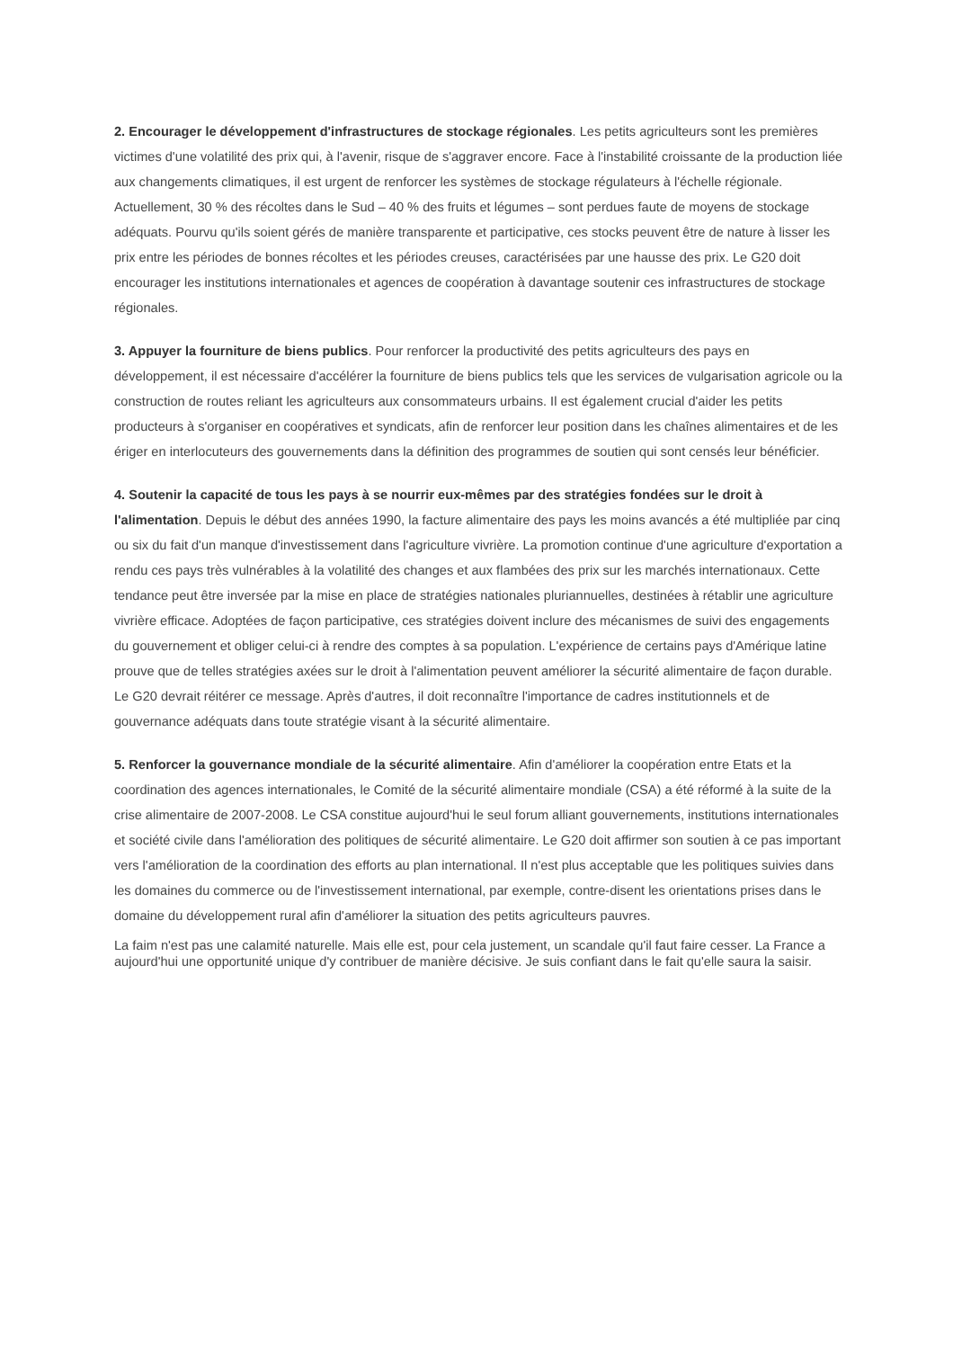2. Encourager le développement d'infrastructures de stockage régionales. Les petits agriculteurs sont les premières victimes d'une volatilité des prix qui, à l'avenir, risque de s'aggraver encore. Face à l'instabilité croissante de la production liée aux changements climatiques, il est urgent de renforcer les systèmes de stockage régulateurs à l'échelle régionale. Actuellement, 30 % des récoltes dans le Sud – 40 % des fruits et légumes – sont perdues faute de moyens de stockage adéquats. Pourvu qu'ils soient gérés de manière transparente et participative, ces stocks peuvent être de nature à lisser les prix entre les périodes de bonnes récoltes et les périodes creuses, caractérisées par une hausse des prix. Le G20 doit encourager les institutions internationales et agences de coopération à davantage soutenir ces infrastructures de stockage régionales.
3. Appuyer la fourniture de biens publics. Pour renforcer la productivité des petits agriculteurs des pays en développement, il est nécessaire d'accélérer la fourniture de biens publics tels que les services de vulgarisation agricole ou la construction de routes reliant les agriculteurs aux consommateurs urbains. Il est également crucial d'aider les petits producteurs à s'organiser en coopératives et syndicats, afin de renforcer leur position dans les chaînes alimentaires et de les ériger en interlocuteurs des gouvernements dans la définition des programmes de soutien qui sont censés leur bénéficier.
4. Soutenir la capacité de tous les pays à se nourrir eux-mêmes par des stratégies fondées sur le droit à l'alimentation. Depuis le début des années 1990, la facture alimentaire des pays les moins avancés a été multipliée par cinq ou six du fait d'un manque d'investissement dans l'agriculture vivrière. La promotion continue d'une agriculture d'exportation a rendu ces pays très vulnérables à la volatilité des changes et aux flambées des prix sur les marchés internationaux. Cette tendance peut être inversée par la mise en place de stratégies nationales pluriannuelles, destinées à rétablir une agriculture vivrière efficace. Adoptées de façon participative, ces stratégies doivent inclure des mécanismes de suivi des engagements du gouvernement et obliger celui-ci à rendre des comptes à sa population. L'expérience de certains pays d'Amérique latine prouve que de telles stratégies axées sur le droit à l'alimentation peuvent améliorer la sécurité alimentaire de façon durable. Le G20 devrait réitérer ce message. Après d'autres, il doit reconnaître l'importance de cadres institutionnels et de gouvernance adéquats dans toute stratégie visant à la sécurité alimentaire.
5. Renforcer la gouvernance mondiale de la sécurité alimentaire. Afin d'améliorer la coopération entre Etats et la coordination des agences internationales, le Comité de la sécurité alimentaire mondiale (CSA) a été réformé à la suite de la crise alimentaire de 2007-2008. Le CSA constitue aujourd'hui le seul forum alliant gouvernements, institutions internationales et société civile dans l'amélioration des politiques de sécurité alimentaire. Le G20 doit affirmer son soutien à ce pas important vers l'amélioration de la coordination des efforts au plan international. Il n'est plus acceptable que les politiques suivies dans les domaines du commerce ou de l'investissement international, par exemple, contre-disent les orientations prises dans le domaine du développement rural afin d'améliorer la situation des petits agriculteurs pauvres.
La faim n'est pas une calamité naturelle. Mais elle est, pour cela justement, un scandale qu'il faut faire cesser. La France a aujourd'hui une opportunité unique d'y contribuer de manière décisive. Je suis confiant dans le fait qu'elle saura la saisir.